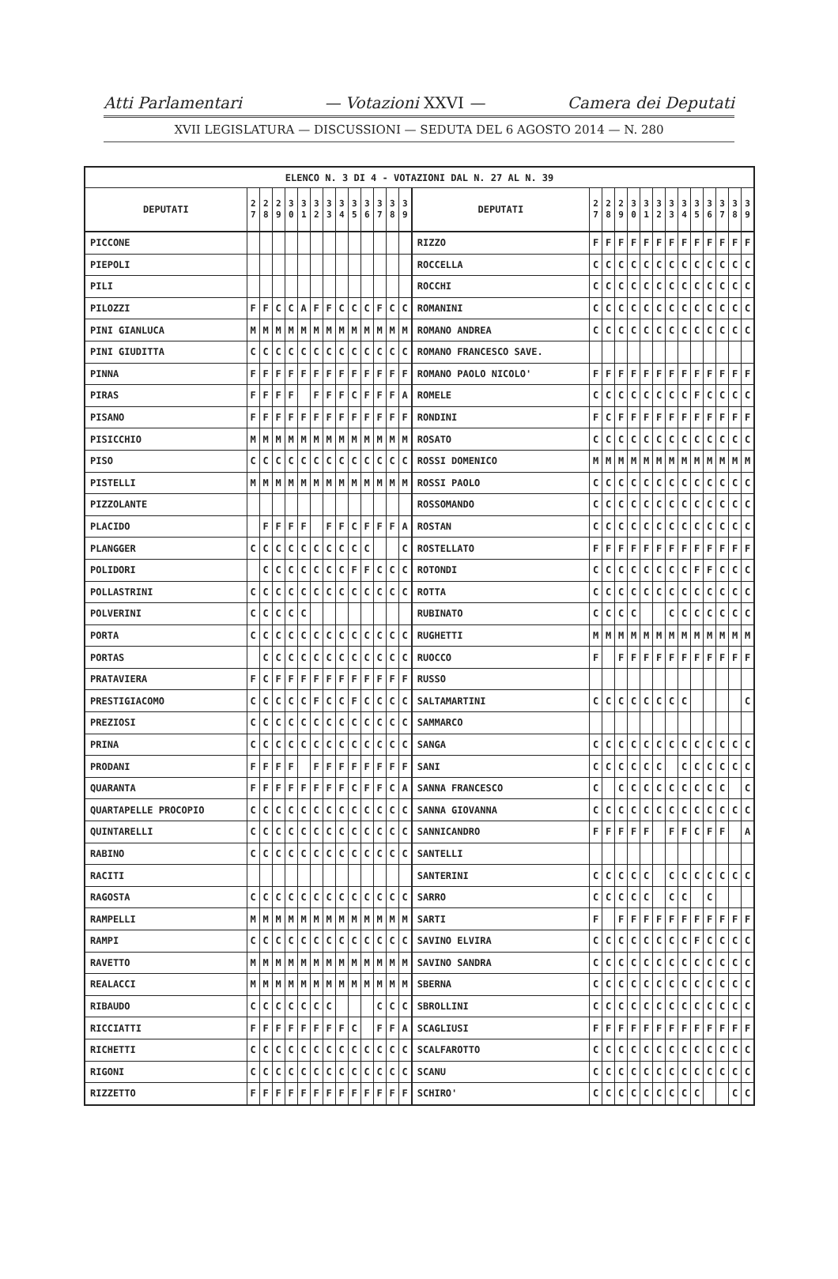Atti Parlamentari — Votazioni XXVI — Camera dei Deputati
XVII LEGISLATURA — DISCUSSIONI — SEDUTA DEL 6 AGOSTO 2014 — N. 280
| ELENCO N. 3 DI 4 - VOTAZIONI DAL N. 27 AL N. 39 | | | | | | | | | | | | | | | | | | | | | | | | | | | |
| --- | --- | --- | --- | --- | --- | --- | --- | --- | --- | --- | --- | --- | --- | --- | --- | --- | --- | --- | --- | --- | --- | --- | --- | --- | --- | --- | --- |
| DEPUTATI | 2 7 | 2 8 | 2 9 | 3 0 | 3 1 | 3 2 | 3 3 | 3 4 | 3 5 | 3 6 | 3 7 | 3 8 | 3 9 | DEPUTATI | 2 7 | 2 8 | 2 9 | 3 0 | 3 1 | 3 2 | 3 3 | 3 4 | 3 5 | 3 6 | 3 7 | 3 8 | 3 9 |
| PICCONE | | | | | | | | | | | | | | RIZZO | F | F | F | F | F | F | F | F | F | F | F | F | F |
| PIEPOLI | | | | | | | | | | | | | | ROCCELLA | C | C | C | C | C | C | C | C | C | C | C | C | C |
| PILI | | | | | | | | | | | | | | ROCCHI | C | C | C | C | C | C | C | C | C | C | C | C | C |
| PILOZZI | F | F | C | C | A | F | F | C | C | C | F | C | C | ROMANINI | C | C | C | C | C | C | C | C | C | C | C | C | C |
| PINI GIANLUCA | M | M | M | M | M | M | M | M | M | M | M | M | M | ROMANO ANDREA | C | C | C | C | C | C | C | C | C | C | C | C | C |
| PINI GIUDITTA | C | C | C | C | C | C | C | C | C | C | C | C | C | ROMANO FRANCESCO SAVE. | | | | | | | | | | | | | |
| PINNA | F | F | F | F | F | F | F | F | F | F | F | F | F | ROMANO PAOLO NICOLO' | F | F | F | F | F | F | F | F | F | F | F | F | F |
| PIRAS | F | F | F | F | | F | F | F | C | F | F | F | A | ROMELE | C | C | C | C | C | C | C | C | F | C | C | C | C |
| PISANO | F | F | F | F | F | F | F | F | F | F | F | F | F | RONDINI | F | C | F | F | F | F | F | F | F | F | F | F | F |
| PISICCHIO | M | M | M | M | M | M | M | M | M | M | M | M | M | ROSATO | C | C | C | C | C | C | C | C | C | C | C | C | C |
| PISO | C | C | C | C | C | C | C | C | C | C | C | C | C | ROSSI DOMENICO | M | M | M | M | M | M | M | M | M | M | M | M | M |
| PISTELLI | M | M | M | M | M | M | M | M | M | M | M | M | M | ROSSI PAOLO | C | C | C | C | C | C | C | C | C | C | C | C | C |
| PIZZOLANTE | | | | | | | | | | | | | | ROSSOMANDO | C | C | C | C | C | C | C | C | C | C | C | C | C |
| PLACIDO | | F | F | F | F | | F | F | C | F | F | F | A | ROSTAN | C | C | C | C | C | C | C | C | C | C | C | C | C |
| PLANGGER | C | C | C | C | C | C | C | C | C | C | | | C | ROSTELLATO | F | F | F | F | F | F | F | F | F | F | F | F | F |
| POLIDORI | | C | C | C | C | C | C | C | F | F | C | C | C | ROTONDI | C | C | C | C | C | C | C | C | F | F | C | C | C |
| POLLASTRINI | C | C | C | C | C | C | C | C | C | C | C | C | C | ROTTA | C | C | C | C | C | C | C | C | C | C | C | C | C |
| POLVERINI | C | C | C | C | C | | | | | | | | | RUBINATO | C | C | C | C | | | C | C | C | C | C | C | C |
| PORTA | C | C | C | C | C | C | C | C | C | C | C | C | C | RUGHETTI | M | M | M | M | M | M | M | M | M | M | M | M | M |
| PORTAS | | C | C | C | C | C | C | C | C | C | C | C | C | RUOCCO | F | | F | F | F | F | F | F | F | F | F | F | F |
| PRATAVIERA | F | C | F | F | F | F | F | F | F | F | F | F | F | RUSSO | | | | | | | | | | | | | |
| PRESTIGIACOMO | C | C | C | C | C | F | C | C | F | C | C | C | C | SALTAMARTINI | C | C | C | C | C | C | C | C | | | | | C |
| PREZIOSI | C | C | C | C | C | C | C | C | C | C | C | C | C | SAMMARCO | | | | | | | | | | | | | |
| PRINA | C | C | C | C | C | C | C | C | C | C | C | C | C | SANGA | C | C | C | C | C | C | C | C | C | C | C | C | C |
| PRODANI | F | F | F | F | | F | F | F | F | F | F | F | F | SANI | C | C | C | C | C | C | | C | C | C | C | C | C |
| QUARANTA | F | F | F | F | F | F | F | F | C | F | F | C | A | SANNA FRANCESCO | C | | C | C | C | C | C | C | C | C | C | | C |
| QUARTAPELLE PROCOPIO | C | C | C | C | C | C | C | C | C | C | C | C | C | SANNA GIOVANNA | C | C | C | C | C | C | C | C | C | C | C | C | C |
| QUINTARELLI | C | C | C | C | C | C | C | C | C | C | C | C | C | SANNICANDRO | F | F | F | F | F | | F | F | C | F | F | | A |
| RABINO | C | C | C | C | C | C | C | C | C | C | C | C | C | SANTELLI | | | | | | | | | | | | | |
| RACITI | | | | | | | | | | | | | | SANTERINI | C | C | C | C | C | | C | C | C | C | C | C | C |
| RAGOSTA | C | C | C | C | C | C | C | C | C | C | C | C | C | SARRO | C | C | C | C | C | | C | C | | C | | | |
| RAMPELLI | M | M | M | M | M | M | M | M | M | M | M | M | M | SARTI | F | | F | F | F | F | F | F | F | F | F | F | F |
| RAMPI | C | C | C | C | C | C | C | C | C | C | C | C | C | SAVINO ELVIRA | C | C | C | C | C | C | C | C | F | C | C | C | C |
| RAVETTO | M | M | M | M | M | M | M | M | M | M | M | M | M | SAVINO SANDRA | C | C | C | C | C | C | C | C | C | C | C | C | C |
| REALACCI | M | M | M | M | M | M | M | M | M | M | M | M | M | SBERNA | C | C | C | C | C | C | C | C | C | C | C | C | C |
| RIBAUDO | C | C | C | C | C | C | C | | | | C | C | C | SBROLLINI | C | C | C | C | C | C | C | C | C | C | C | C | C |
| RICCIATTI | F | F | F | F | F | F | F | F | C | | F | F | A | SCAGLIUSI | F | F | F | F | F | F | F | F | F | F | F | F | F |
| RICHETTI | C | C | C | C | C | C | C | C | C | C | C | C | C | SCALFAROTTO | C | C | C | C | C | C | C | C | C | C | C | C | C |
| RIGONI | C | C | C | C | C | C | C | C | C | C | C | C | C | SCANU | C | C | C | C | C | C | C | C | C | C | C | C | C |
| RIZZETTO | F | F | F | F | F | F | F | F | F | F | F | F | F | SCHIRO' | C | C | C | C | C | C | C | C | C | | | C | C |